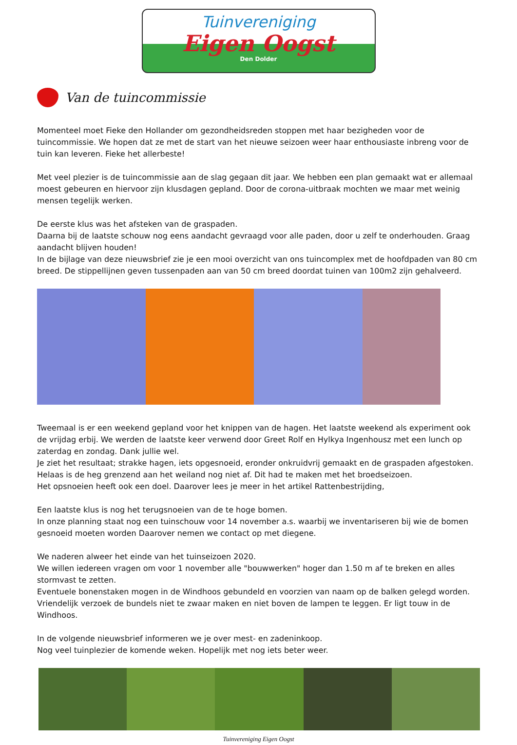Tuinvereniging
Eigen Oogst
Den Dolder
Van de tuincommissie
Momenteel moet Fieke den Hollander om gezondheidsreden stoppen met haar bezigheden voor de tuincommissie. We hopen dat ze met de start van het nieuwe seizoen weer haar enthousiaste inbreng voor de tuin kan leveren. Fieke het allerbeste!
Met veel plezier is de tuincommissie aan de slag gegaan dit jaar. We hebben een plan gemaakt wat er allemaal moest gebeuren en hiervoor zijn klusdagen gepland. Door de corona-uitbraak mochten we maar met weinig mensen tegelijk werken.
De eerste klus was het afsteken van de graspaden.
Daarna bij de laatste schouw nog eens aandacht gevraagd voor alle paden, door u zelf te onderhouden. Graag aandacht blijven houden!
In de bijlage van deze nieuwsbrief zie je een mooi overzicht van ons tuincomplex met de hoofdpaden van 80 cm breed. De stippellijnen geven tussenpaden aan van 50 cm breed doordat tuinen van 100m2 zijn gehalveerd.
Tweemaal is er een weekend gepland voor het knippen van de hagen. Het laatste weekend als experiment ook de vrijdag erbij. We werden de laatste keer verwend door Greet Rolf en Hylkya Ingenhousz met een lunch op zaterdag en zondag. Dank jullie wel.
Je ziet het resultaat; strakke hagen, iets opgesnoeid, eronder onkruidvrij gemaakt en de graspaden afgestoken.
Helaas is de heg grenzend aan het weiland nog niet af. Dit had te maken met het broedseizoen.
Het opsnoeien heeft ook een doel. Daarover lees je meer in het artikel Rattenbestrijding,
Een laatste klus is nog het terugsnoeien van de te hoge bomen.
In onze planning staat nog een tuinschouw voor 14 november a.s. waarbij we inventariseren bij wie de bomen gesnoeid moeten worden Daarover nemen we contact op met diegene.
We naderen alweer het einde van het tuinseizoen 2020.
We willen iedereen vragen om voor 1 november alle "bouwwerken" hoger dan 1.50 m af te breken en alles stormvast te zetten.
Eventuele bonenstaken mogen in de Windhoos gebundeld en voorzien van naam op de balken gelegd worden. Vriendelijk verzoek de bundels niet te zwaar maken en niet boven de lampen te leggen. Er ligt touw in de Windhoos.
In de volgende nieuwsbrief informeren we je over mest- en zadeninkoop.
Nog veel tuinplezier de komende weken. Hopelijk met nog iets beter weer.
Tuinvereniging Eigen Oogst